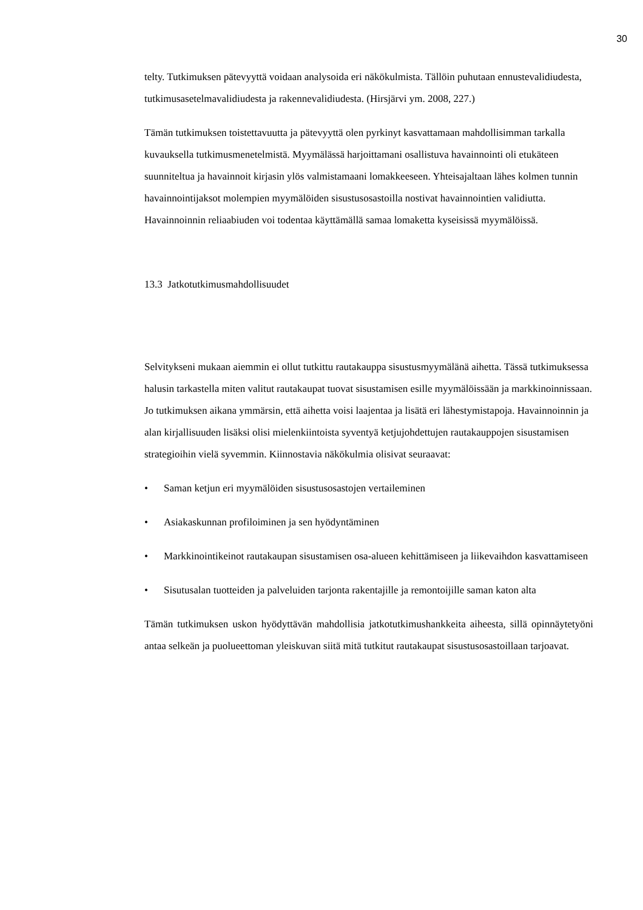30
telty. Tutkimuksen pätevyyttä voidaan analysoida eri näkökulmista. Tällöin puhutaan ennustevalidiudesta, tutkimusasetelmavalidiudesta ja rakennevalidiudesta. (Hirsjärvi ym. 2008, 227.)
Tämän tutkimuksen toistettavuutta ja pätevyyttä olen pyrkinyt kasvattamaan mahdollisimman tarkalla kuvauksella tutkimusmenetelmistä. Myymälässä harjoittamani osallistuva havainnointi oli etukäteen suunniteltua ja havainnoit kirjasin ylös valmistamaani lomakkeeseen. Yhteisajaltaan lähes kolmen tunnin havainnointijaksot molempien myymälöiden sisustusosastoilla nostivat havainnointien validiutta. Havainnoinnin reliaabiuden voi todentaa käyttämällä samaa lomaketta kyseisissä myymälöissä.
13.3 Jatkotutkimusmahdollisuudet
Selvitykseni mukaan aiemmin ei ollut tutkittu rautakauppa sisustusmyymälänä aihetta. Tässä tutkimuksessa halusin tarkastella miten valitut rautakaupat tuovat sisustamisen esille myymälöissään ja markkinoinnissaan. Jo tutkimuksen aikana ymmärsin, että aihetta voisi laajentaa ja lisätä eri lähestymistapoja. Havainnoinnin ja alan kirjallisuuden lisäksi olisi mielenkiintoista syventyä ketjujohdettujen rautakauppojen sisustamisen strategioihin vielä syvemmin. Kiinnostavia näkökulmia olisivat seuraavat:
• Saman ketjun eri myymälöiden sisustusosastojen vertaileminen
• Asiakaskunnan profiloiminen ja sen hyödyntäminen
• Markkinointikeinot rautakaupan sisustamisen osa-alueen kehittämiseen ja liikevaihdon kasvattamiseen
• Sisutusalan tuotteiden ja palveluiden tarjonta rakentajille ja remontoijille saman katon alta
Tämän tutkimuksen uskon hyödyttävän mahdollisia jatkotutkimushankkeita aiheesta, sillä opinnäytetyöni antaa selkeän ja puolueettoman yleiskuvan siitä mitä tutkitut rautakaupat sisustusosastoillaan tarjoavat.